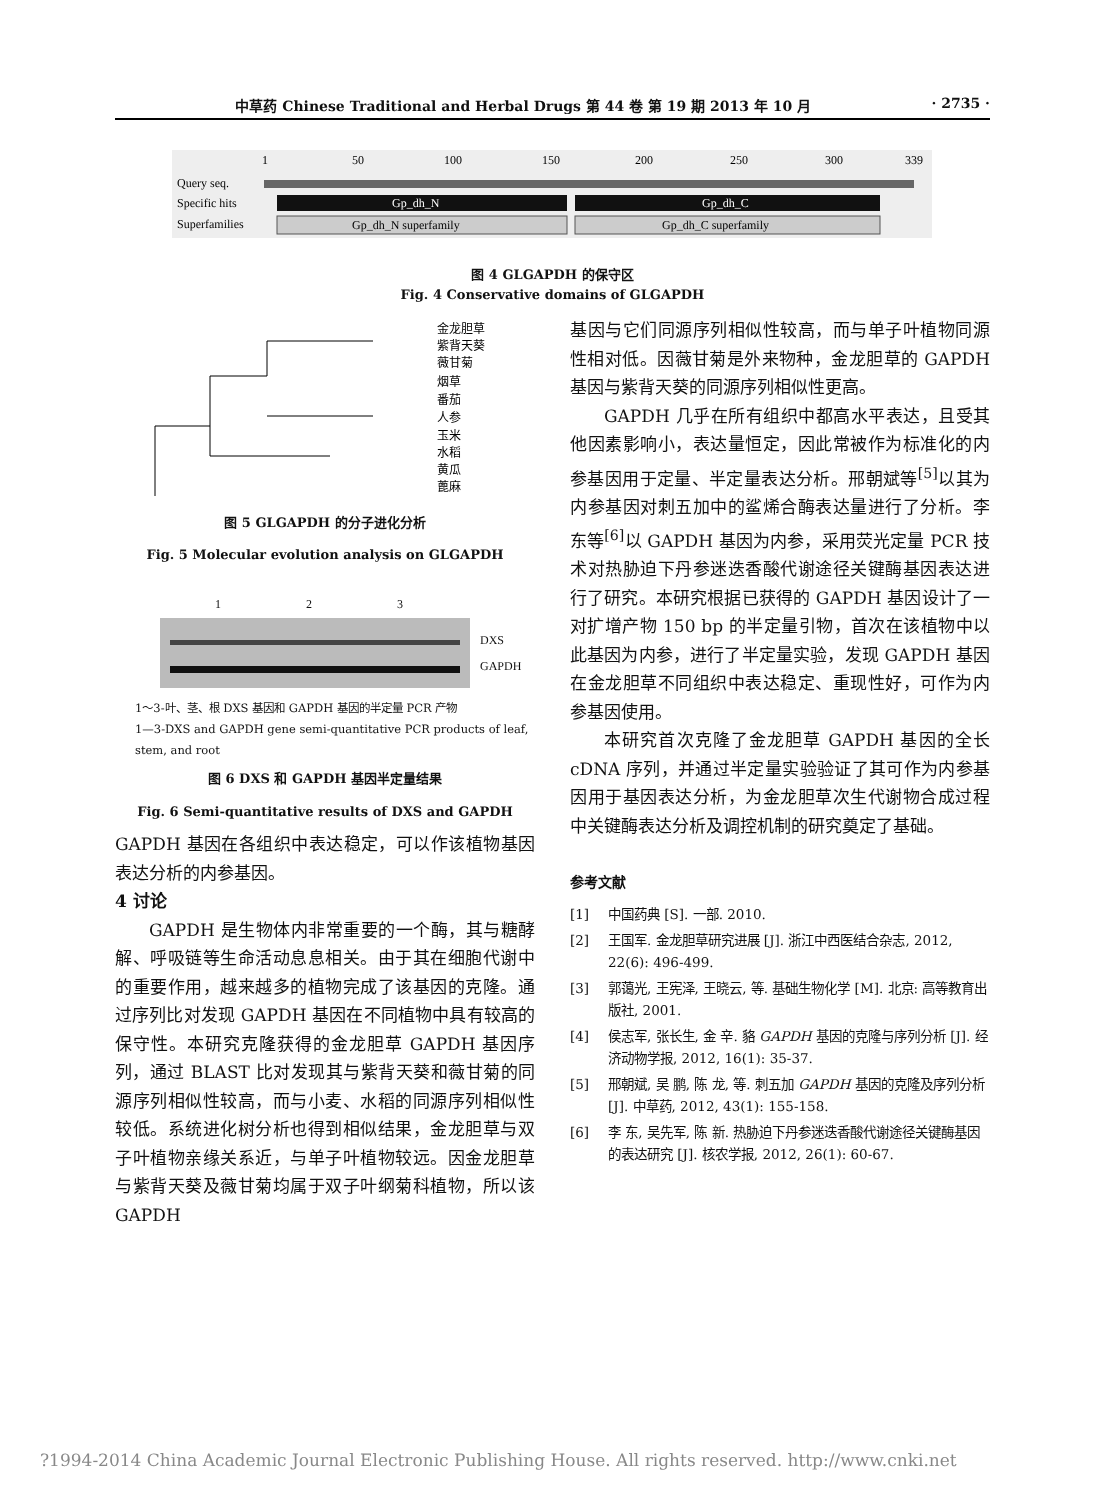中草药 Chinese Traditional and Herbal Drugs 第 44 卷 第 19 期 2013 年 10 月 · 2735 ·
1
50
100
150
200
250
300
339
Query seq.
Specific hits
Gp_dh_N
Gp_dh_C
Superfamilies
Gp_dh_N superfamily
Gp_dh_C superfamily
图 4 GLGAPDH 的保守区
Fig. 4 Conservative domains of GLGAPDH
金龙胆草
紫背天葵
薇甘菊
烟草
番茄
人参
玉米
水稻
黄瓜
蓖麻
图 5 GLGAPDH 的分子进化分析
Fig. 5 Molecular evolution analysis on GLGAPDH
1 2 3
DXS
GAPDH
1～3-叶、茎、根 DXS 基因和 GAPDH 基因的半定量 PCR 产物
1—3-DXS and GAPDH gene semi-quantitative PCR products of leaf, stem, and root
图 6 DXS 和 GAPDH 基因半定量结果
Fig. 6 Semi-quantitative results of DXS and GAPDH
GAPDH 基因在各组织中表达稳定，可以作该植物基因表达分析的内参基因。
4 讨论
GAPDH 是生物体内非常重要的一个酶，其与糖酵解、呼吸链等生命活动息息相关。由于其在细胞代谢中的重要作用，越来越多的植物完成了该基因的克隆。通过序列比对发现 GAPDH 基因在不同植物中具有较高的保守性。本研究克隆获得的金龙胆草 GAPDH 基因序列，通过 BLAST 比对发现其与紫背天葵和薇甘菊的同源序列相似性较高，而与小麦、水稻的同源序列相似性较低。系统进化树分析也得到相似结果，金龙胆草与双子叶植物亲缘关系近，与单子叶植物较远。因金龙胆草与紫背天葵及薇甘菊均属于双子叶纲菊科植物，所以该 GAPDH
基因与它们同源序列相似性较高，而与单子叶植物同源性相对低。因薇甘菊是外来物种，金龙胆草的 GAPDH 基因与紫背天葵的同源序列相似性更高。
GAPDH 几乎在所有组织中都高水平表达，且受其他因素影响小，表达量恒定，因此常被作为标准化的内参基因用于定量、半定量表达分析。邢朝斌等<sup>[5]</sup>以其为内参基因对刺五加中的鲨烯合酶表达量进行了分析。李东等<sup>[6]</sup>以 GAPDH 基因为内参，采用荧光定量 PCR 技术对热胁迫下丹参迷迭香酸代谢途径关键酶基因表达进行了研究。本研究根据已获得的 GAPDH 基因设计了一对扩增产物 150 bp 的半定量引物，首次在该植物中以此基因为内参，进行了半定量实验，发现 GAPDH 基因在金龙胆草不同组织中表达稳定、重现性好，可作为内参基因使用。
本研究首次克隆了金龙胆草 GAPDH 基因的全长 cDNA 序列，并通过半定量实验验证了其可作为内参基因用于基因表达分析，为金龙胆草次生代谢物合成过程中关键酶表达分析及调控机制的研究奠定了基础。
参考文献
[1] 中国药典 [S]. 一部. 2010.
[2] 王国军. 金龙胆草研究进展 [J]. 浙江中西医结合杂志, 2012, 22(6): 496-499.
[3] 郭蔼光, 王宪泽, 王晓云, 等. 基础生物化学 [M]. 北京: 高等教育出版社, 2001.
[4] 侯志军, 张长生, 金 辛. 貉 GAPDH 基因的克隆与序列分析 [J]. 经济动物学报, 2012, 16(1): 35-37.
[5] 邢朝斌, 吴 鹏, 陈 龙, 等. 刺五加 GAPDH 基因的克隆及序列分析 [J]. 中草药, 2012, 43(1): 155-158.
[6] 李 东, 吴先军, 陈 新. 热胁迫下丹参迷迭香酸代谢途径关键酶基因的表达研究 [J]. 核农学报, 2012, 26(1): 60-67.
?1994-2014 China Academic Journal Electronic Publishing House. All rights reserved. http://www.cnki.net